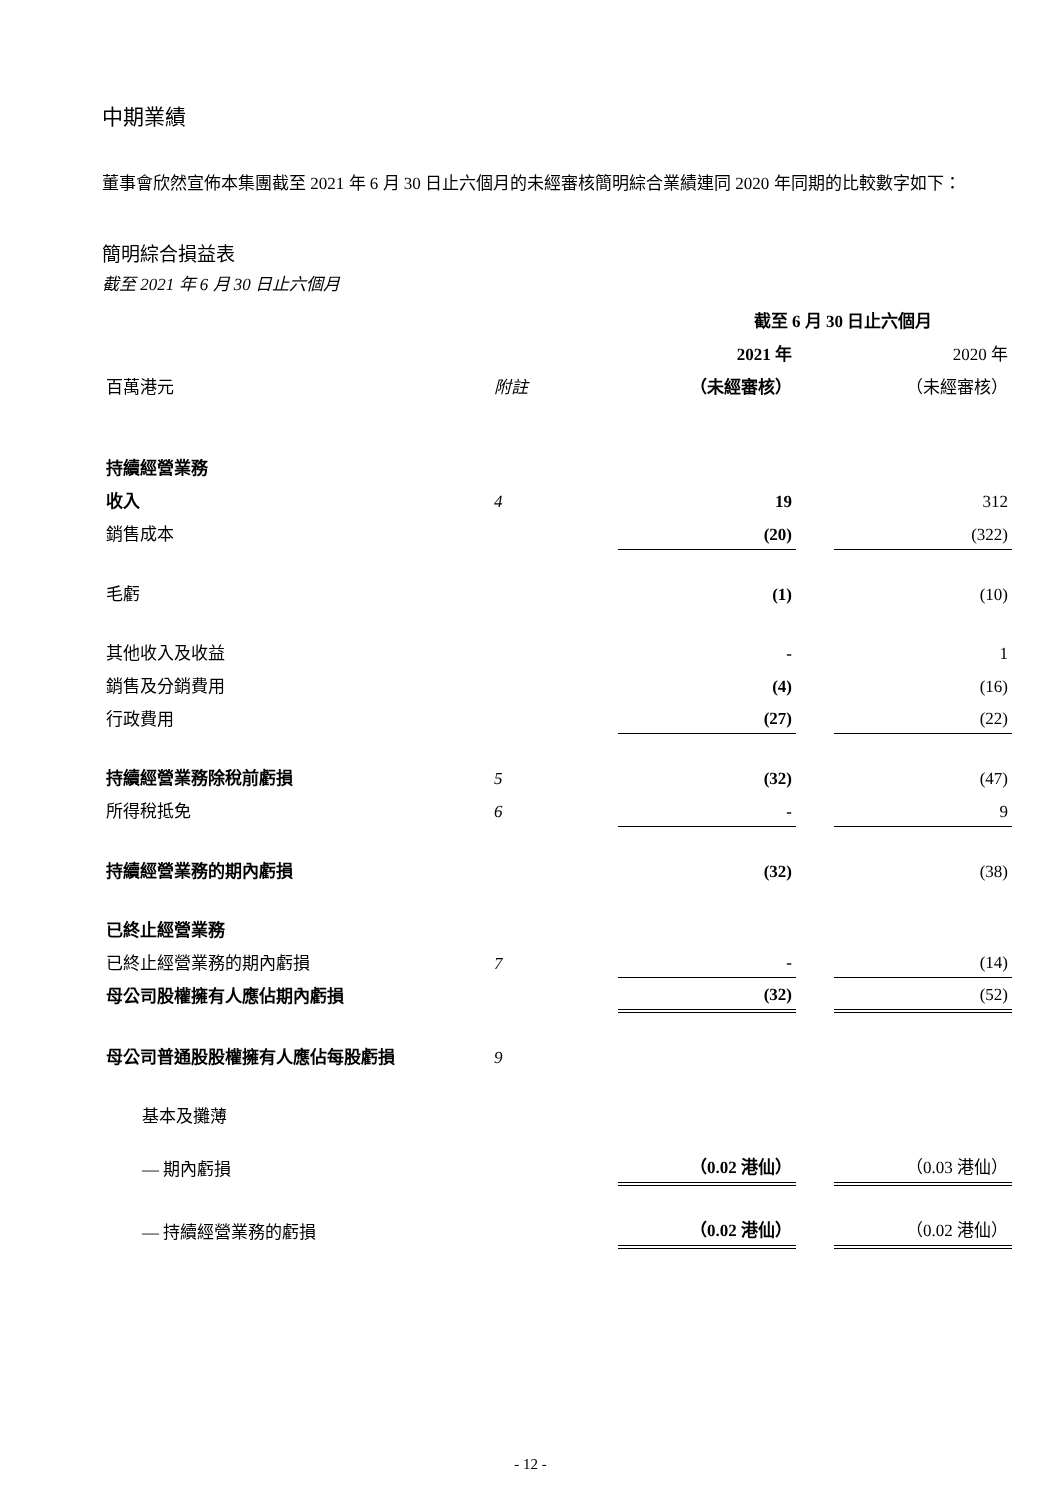中期業績
董事會欣然宣佈本集團截至 2021 年 6 月 30 日止六個月的未經審核簡明綜合業績連同 2020 年同期的比較數字如下：
簡明綜合損益表
截至 2021 年 6 月 30 日止六個月
| | | 截至 6 月 30 日止六個月 | | |
| | | 2021 年 | | 2020 年 |
| 百萬港元 | 附註 | （未經審核） | | （未經審核） |
| 持續經營業務 | | | | |
| 收入 | 4 | 19 | | 312 |
| 銷售成本 | | (20) | | (322) |
| 毛虧 | | (1) | | (10) |
| 其他收入及收益 | | - | | 1 |
| 銷售及分銷費用 | | (4) | | (16) |
| 行政費用 | | (27) | | (22) |
| 持續經營業務除稅前虧損 | 5 | (32) | | (47) |
| 所得稅抵免 | 6 | - | | 9 |
| 持續經營業務的期內虧損 | | (32) | | (38) |
| 已終止經營業務 | | | | |
| 已終止經營業務的期內虧損 | 7 | - | | (14) |
| 母公司股權擁有人應佔期內虧損 | | (32) | | (52) |
| 母公司普通股股權擁有人應佔每股虧損 | 9 | | | |
| 基本及攤薄 | | | | |
| — 期內虧損 | | （0.02 港仙） | | （0.03 港仙） |
| — 持續經營業務的虧損 | | （0.02 港仙） | | （0.02 港仙） |
- 12 -